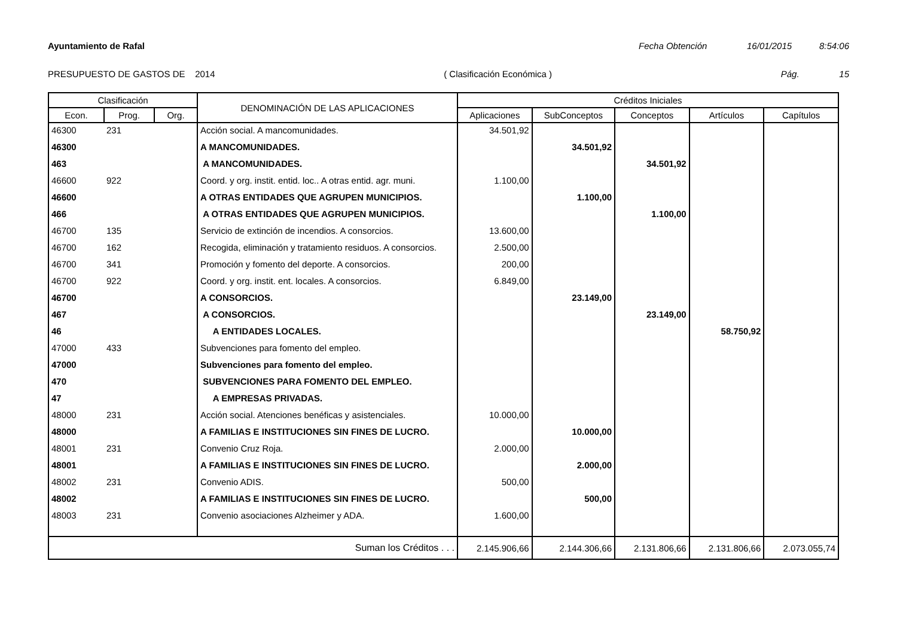Ayuntamiento de Rafal Fecha Obtención 16/01/2015 8:54:06
PRESUPUESTO DE GASTOS DE 2014 ( Clasificación Económica ) Pág. 15
| Clasificación | | | DENOMINACIÓN DE LAS APLICACIONES | Créditos Iniciales | | | | |
| --- | --- | --- | --- | --- | --- | --- | --- | --- |
| Econ. | Prog. | Org. | | Aplicaciones | SubConceptos | Conceptos | Artículos | Capítulos |
| 46300 | 231 | | Acción social. A mancomunidades. | 34.501,92 | | | | |
| 46300 | | | A MANCOMUNIDADES. | | 34.501,92 | | | |
| 463 | | | A MANCOMUNIDADES. | | | 34.501,92 | | |
| 46600 | 922 | | Coord. y org. instit. entid. loc.. A otras entid. agr. muni. | 1.100,00 | | | | |
| 46600 | | | A OTRAS ENTIDADES QUE AGRUPEN MUNICIPIOS. | | 1.100,00 | | | |
| 466 | | | A OTRAS ENTIDADES QUE AGRUPEN MUNICIPIOS. | | | 1.100,00 | | |
| 46700 | 135 | | Servicio de extinción de incendios. A consorcios. | 13.600,00 | | | | |
| 46700 | 162 | | Recogida, eliminación y tratamiento residuos. A consorcios. | 2.500,00 | | | | |
| 46700 | 341 | | Promoción y fomento del deporte. A consorcios. | 200,00 | | | | |
| 46700 | 922 | | Coord. y org. instit. ent. locales. A consorcios. | 6.849,00 | | | | |
| 46700 | | | A CONSORCIOS. | | 23.149,00 | | | |
| 467 | | | A CONSORCIOS. | | | 23.149,00 | | |
| 46 | | | A ENTIDADES LOCALES. | | | | 58.750,92 | |
| 47000 | 433 | | Subvenciones para fomento del empleo. | | | | | |
| 47000 | | | Subvenciones para fomento del empleo. | | | | | |
| 470 | | | SUBVENCIONES PARA FOMENTO DEL EMPLEO. | | | | | |
| 47 | | | A EMPRESAS PRIVADAS. | | | | | |
| 48000 | 231 | | Acción social. Atenciones benéficas y asistenciales. | 10.000,00 | | | | |
| 48000 | | | A FAMILIAS E INSTITUCIONES SIN FINES DE LUCRO. | | 10.000,00 | | | |
| 48001 | 231 | | Convenio Cruz Roja. | 2.000,00 | | | | |
| 48001 | | | A FAMILIAS E INSTITUCIONES SIN FINES DE LUCRO. | | 2.000,00 | | | |
| 48002 | 231 | | Convenio ADIS. | 500,00 | | | | |
| 48002 | | | A FAMILIAS E INSTITUCIONES SIN FINES DE LUCRO. | | 500,00 | | | |
| 48003 | 231 | | Convenio asociaciones Alzheimer y ADA. | 1.600,00 | | | | |
| Suman los Créditos . . . | | | | 2.145.906,66 | 2.144.306,66 | 2.131.806,66 | 2.131.806,66 | 2.073.055,74 |